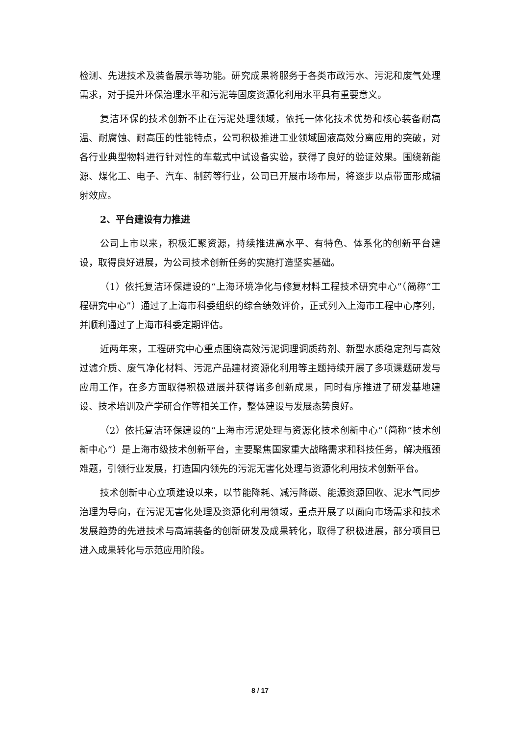检测、先进技术及装备展示等功能。研究成果将服务于各类市政污水、污泥和废气处理需求，对于提升环保治理水平和污泥等固废资源化利用水平具有重要意义。
复洁环保的技术创新不止在污泥处理领域，依托一体化技术优势和核心装备耐高温、耐腐蚀、耐高压的性能特点，公司积极推进工业领域固液高效分离应用的突破，对各行业典型物料进行针对性的车载式中试设备实验，获得了良好的验证效果。围绕新能源、煤化工、电子、汽车、制药等行业，公司已开展市场布局，将逐步以点带面形成辐射效应。
2、平台建设有力推进
公司上市以来，积极汇聚资源，持续推进高水平、有特色、体系化的创新平台建设，取得良好进展，为公司技术创新任务的实施打造坚实基础。
（1）依托复洁环保建设的“上海环境净化与修复材料工程技术研究中心”（简称“工程研究中心”）通过了上海市科委组织的综合绩效评价，正式列入上海市工程中心序列，并顺利通过了上海市科委定期评估。
近两年来，工程研究中心重点围绕高效污泥调理调质药剂、新型水质稳定剂与高效过滤介质、废气净化材料、污泥产品建材资源化利用等主题持续开展了多项课题研发与应用工作，在多方面取得积极进展并获得诸多创新成果，同时有序推进了研发基地建设、技术培训及产学研合作等相关工作，整体建设与发展态势良好。
（2）依托复洁环保建设的“上海市污泥处理与资源化技术创新中心”（简称“技术创新中心”）是上海市级技术创新平台，主要聚焦国家重大战略需求和科技任务，解决瓶颈难题，引领行业发展，打造国内领先的污泥无害化处理与资源化利用技术创新平台。
技术创新中心立项建设以来，以节能降耗、减污降碳、能源资源回收、泥水气同步治理为导向，在污泥无害化处理及资源化利用领域，重点开展了以面向市场需求和技术发展趋势的先进技术与高端装备的创新研发及成果转化，取得了积极进展，部分项目已进入成果转化与示范应用阶段。
8 / 17